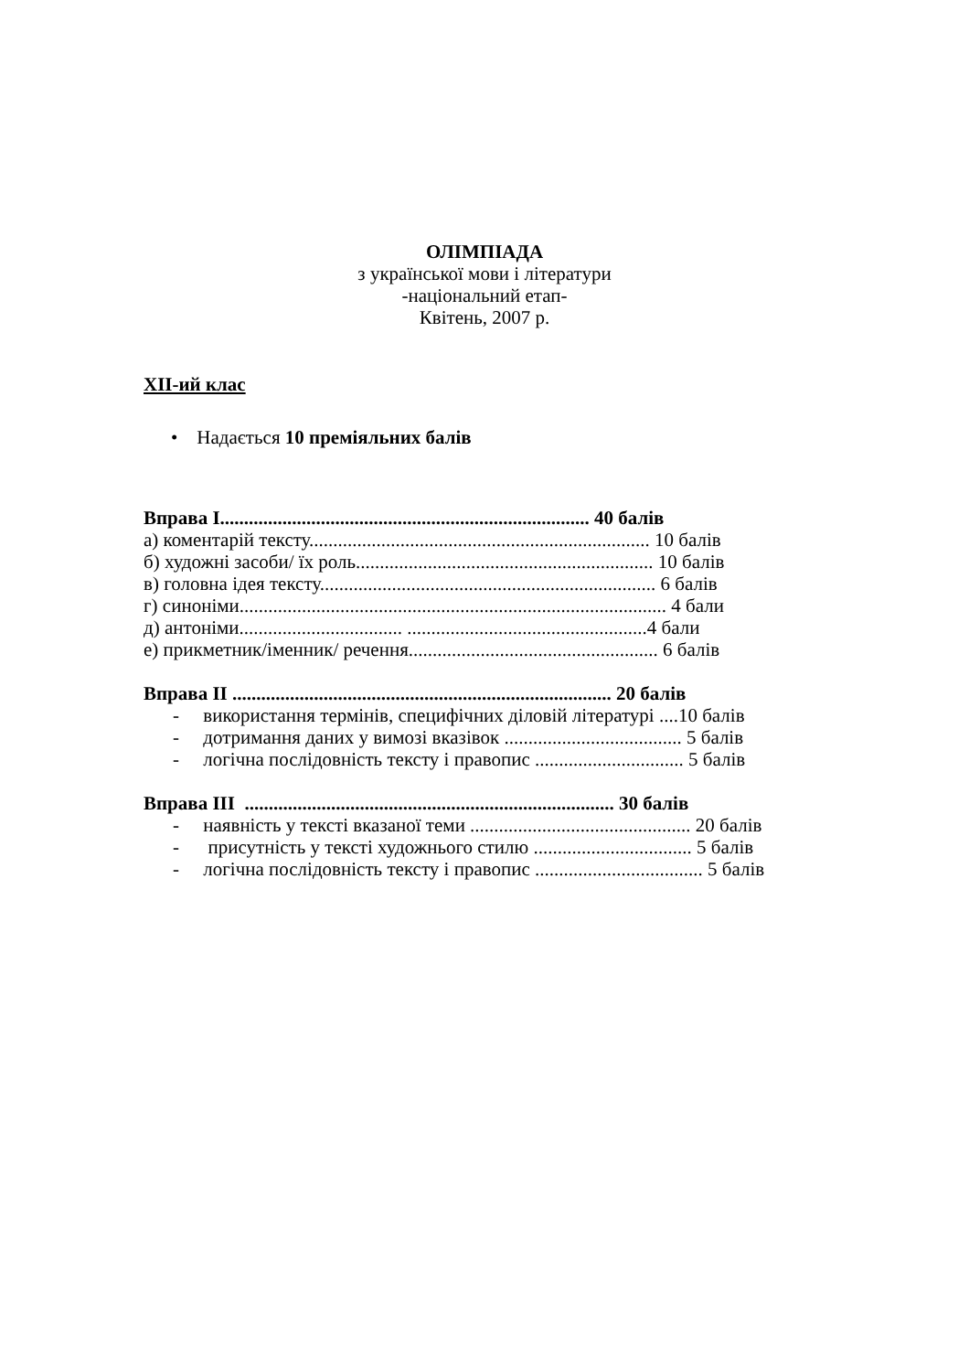ОЛІМПІАДА
з української мови і літератури
-національний етап-
Квітень, 2007 р.
XII-ий клас
• Надається 10 преміяльних балів
Вправа I............................................................................. 40 балів
а) коментарій тексту....................................................................... 10 балів
б) художні засоби/ їх роль.............................................................. 10 балів
в) головна ідея тексту...................................................................... 6 балів
г) синоніми......................................................................................... 4 бали
д) антоніми.................................. ..................................................4 бали
е) прикметник/іменник/ речення.................................................... 6 балів
Вправа II ............................................................................... 20 балів
- використання термінів, специфічних діловій літературі ....10 балів
- дотримання даних у вимозі вказівок ..................................... 5 балів
- логічна послідовність тексту і правопис ............................... 5 балів
Вправа III ............................................................................. 30 балів
- наявність у тексті вказаної теми .............................................. 20 балів
- присутність у тексті художнього стилю ................................. 5 балів
- логічна послідовність тексту і правопис ................................... 5 балів